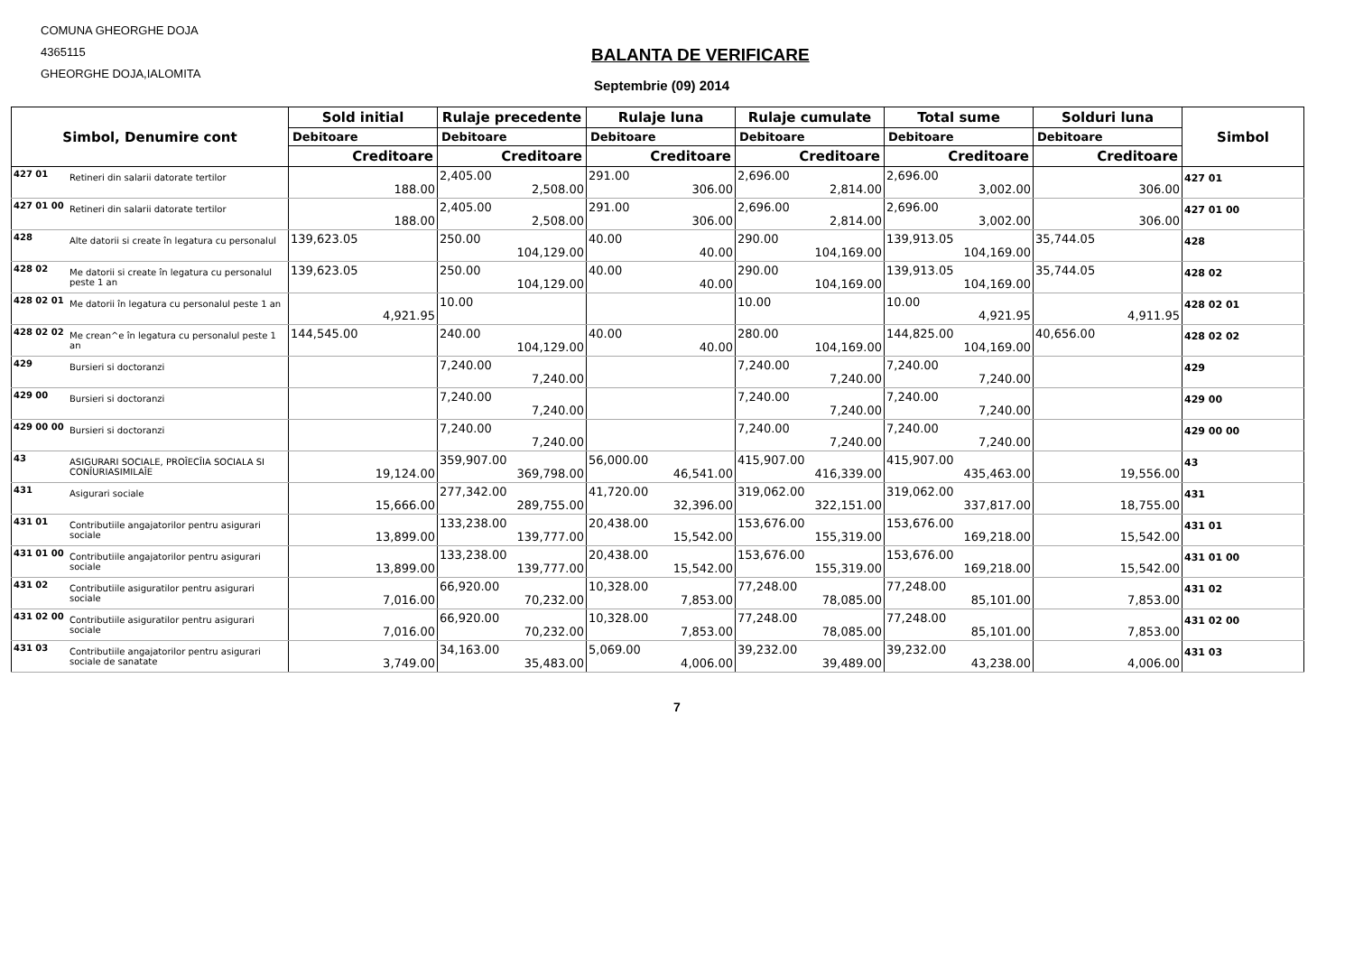COMUNA GHEORGHE DOJA
4365115
GHEORGHE DOJA,IALOMITA
BALANTA DE VERIFICARE
Septembrie (09) 2014
| Simbol, Denumire cont | | Sold initial | Rulaje precedente | Rulaje luna | Rulaje cumulate | Total sume | Solduri luna | Simbol |
| --- | --- | --- | --- | --- | --- | --- | --- | --- |
| | | Debitoare | Debitoare | Debitoare | Debitoare | Debitoare | Debitoare | |
| | | Creditoare | Creditoare | Creditoare | Creditoare | Creditoare | Creditoare | |
| 427 01 | Retineri din salarii datorate tertilor | 188.00 | 2,405.00 2,508.00 | 291.00 306.00 | 2,696.00 2,814.00 | 2,696.00 3,002.00 | 306.00 | 427 01 |
| 427 01 00 | Retineri din salarii datorate tertilor | 188.00 | 2,405.00 2,508.00 | 291.00 306.00 | 2,696.00 2,814.00 | 2,696.00 3,002.00 | 306.00 | 427 01 00 |
| 428 | Alte datorii si create în legatura cu personalul | 139,623.05 | 250.00 104,129.00 | 40.00 40.00 | 290.00 104,169.00 | 139,913.05 104,169.00 | 35,744.05 | 428 |
| 428 02 | Me datorii si create în legatura cu personalul peste 1 an | 139,623.05 | 250.00 104,129.00 | 40.00 40.00 | 290.00 104,169.00 | 139,913.05 104,169.00 | 35,744.05 | 428 02 |
| 428 02 01 | Me datorii în legatura cu personalul peste 1 an | 4,921.95 | 10.00 | | 10.00 | 10.00 4,921.95 | 4,911.95 | 428 02 01 |
| 428 02 02 | Me crean^e în legatura cu personalul peste 1 an | 144,545.00 | 240.00 104,129.00 | 40.00 40.00 | 280.00 104,169.00 | 144,825.00 104,169.00 | 40,656.00 | 428 02 02 |
| 429 | Bursieri si doctoranzi | | 7,240.00 7,240.00 | | 7,240.00 7,240.00 | 7,240.00 7,240.00 | | 429 |
| 429 00 | Bursieri si doctoranzi | | 7,240.00 7,240.00 | | 7,240.00 7,240.00 | 7,240.00 7,240.00 | | 429 00 |
| 429 00 00 | Bursieri si doctoranzi | | 7,240.00 7,240.00 | | 7,240.00 7,240.00 | 7,240.00 7,240.00 | | 429 00 00 |
| 43 | ASIGURARI SOCIALE, PROÎECÎIA SOCIALA SI CONÎURIASIMILAÎE | 19,124.00 | 359,907.00 369,798.00 | 56,000.00 46,541.00 | 415,907.00 416,339.00 | 415,907.00 435,463.00 | 19,556.00 | 43 |
| 431 | Asigurari sociale | 15,666.00 | 277,342.00 289,755.00 | 41,720.00 32,396.00 | 319,062.00 322,151.00 | 319,062.00 337,817.00 | 18,755.00 | 431 |
| 431 01 | Contributiile angajatorilor pentru asigurari sociale | 13,899.00 | 133,238.00 139,777.00 | 20,438.00 15,542.00 | 153,676.00 155,319.00 | 153,676.00 169,218.00 | 15,542.00 | 431 01 |
| 431 01 00 | Contributiile angajatorilor pentru asigurari sociale | 13,899.00 | 133,238.00 139,777.00 | 20,438.00 15,542.00 | 153,676.00 155,319.00 | 153,676.00 169,218.00 | 15,542.00 | 431 01 00 |
| 431 02 | Contributiile asiguratilor pentru asigurari sociale | 7,016.00 | 66,920.00 70,232.00 | 10,328.00 7,853.00 | 77,248.00 78,085.00 | 77,248.00 85,101.00 | 7,853.00 | 431 02 |
| 431 02 00 | Contributiile asiguratilor pentru asigurari sociale | 7,016.00 | 66,920.00 70,232.00 | 10,328.00 7,853.00 | 77,248.00 78,085.00 | 77,248.00 85,101.00 | 7,853.00 | 431 02 00 |
| 431 03 | Contributiile angajatorilor pentru asigurari sociale de sanatate | 3,749.00 | 34,163.00 35,483.00 | 5,069.00 4,006.00 | 39,232.00 39,489.00 | 39,232.00 43,238.00 | 4,006.00 | 431 03 |
7